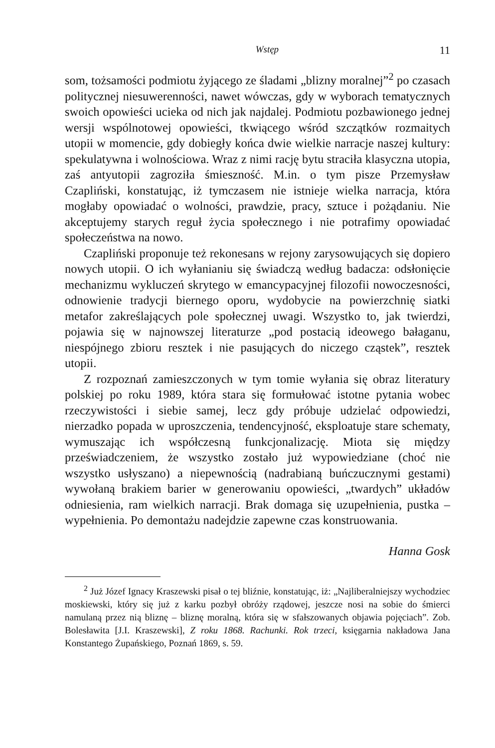Wstęp 11
som, tożsamości podmiotu żyjącego ze śladami „blizny moralnej”<sup>2</sup> po czasach politycznej niesuwerenności, nawet wówczas, gdy w wyborach tematycznych swoich opowieści ucieka od nich jak najdalej. Podmiotu pozbawionego jednej wersji wspólnotowej opowieści, tkwiącego wśród szczątków rozmaitych utopii w momencie, gdy dobiegły końca dwie wielkie narracje naszej kultury: spekulatywna i wolnościowa. Wraz z nimi rację bytu straciła klasyczna utopia, zaś antyutopii zagroziła śmieszność. M.in. o tym pisze Przemysław Czapliński, konstatując, iż tymczasem nie istnieje wielka narracja, która mogłaby opowiadać o wolności, prawdzie, pracy, sztuce i pożądaniu. Nie akceptujemy starych reguł życia społecznego i nie potrafimy opowiadać społeczeństwa na nowo.
Czapliński proponuje też rekonesans w rejony zarysowujących się dopiero nowych utopii. O ich wyłanianiu się świadczą według badacza: odsłonięcie mechanizmu wykluczeń skrytego w emancypacyjnej filozofii nowoczesności, odnowienie tradycji biernego oporu, wydobycie na powierzchnię siatki metafor zakreślających pole społecznej uwagi. Wszystko to, jak twierdzi, pojawia się w najnowszej literaturze „pod postacią ideowego bałaganu, niespójnego zbioru resztek i nie pasujących do niczego cząstek”, resztek utopii.
Z rozpoznań zamieszczonych w tym tomie wyłania się obraz literatury polskiej po roku 1989, która stara się formułować istotne pytania wobec rzeczywistości i siebie samej, lecz gdy próbuje udzielać odpowiedzi, nierzadko popada w uproszczenia, tendencyjność, eksploatuje stare schematy, wymuszając ich współczesną funkcjonalizację. Miota się między przeświadczeniem, że wszystko zostało już wypowiedziane (choć nie wszystko usłyszano) a niepewnością (nadrabianą buńczucznymi gestami) wywołaną brakiem barier w generowaniu opowieści, „twardych” układów odniesienia, ram wielkich narracji. Brak domaga się uzupełnienia, pustka – wypełnienia. Po demontażu nadejdzie zapewne czas konstruowania.
Hanna Gosk
<sup>2</sup> Już Józef Ignacy Kraszewski pisał o tej bliźnie, konstatując, iż: „Najliberalniejszy wychodziec moskiewski, który się już z karku pozbył obróży rządowej, jeszcze nosi na sobie do śmierci namulaną przez nią bliznę – bliznę moralną, która się w sfałszowanych objawia pojęciach”. Zob. Bolesławita [J.I. Kraszewski], Z roku 1868. Rachunki. Rok trzeci, księgarnia nakładowa Jana Konstantego Żupańskiego, Poznań 1869, s. 59.